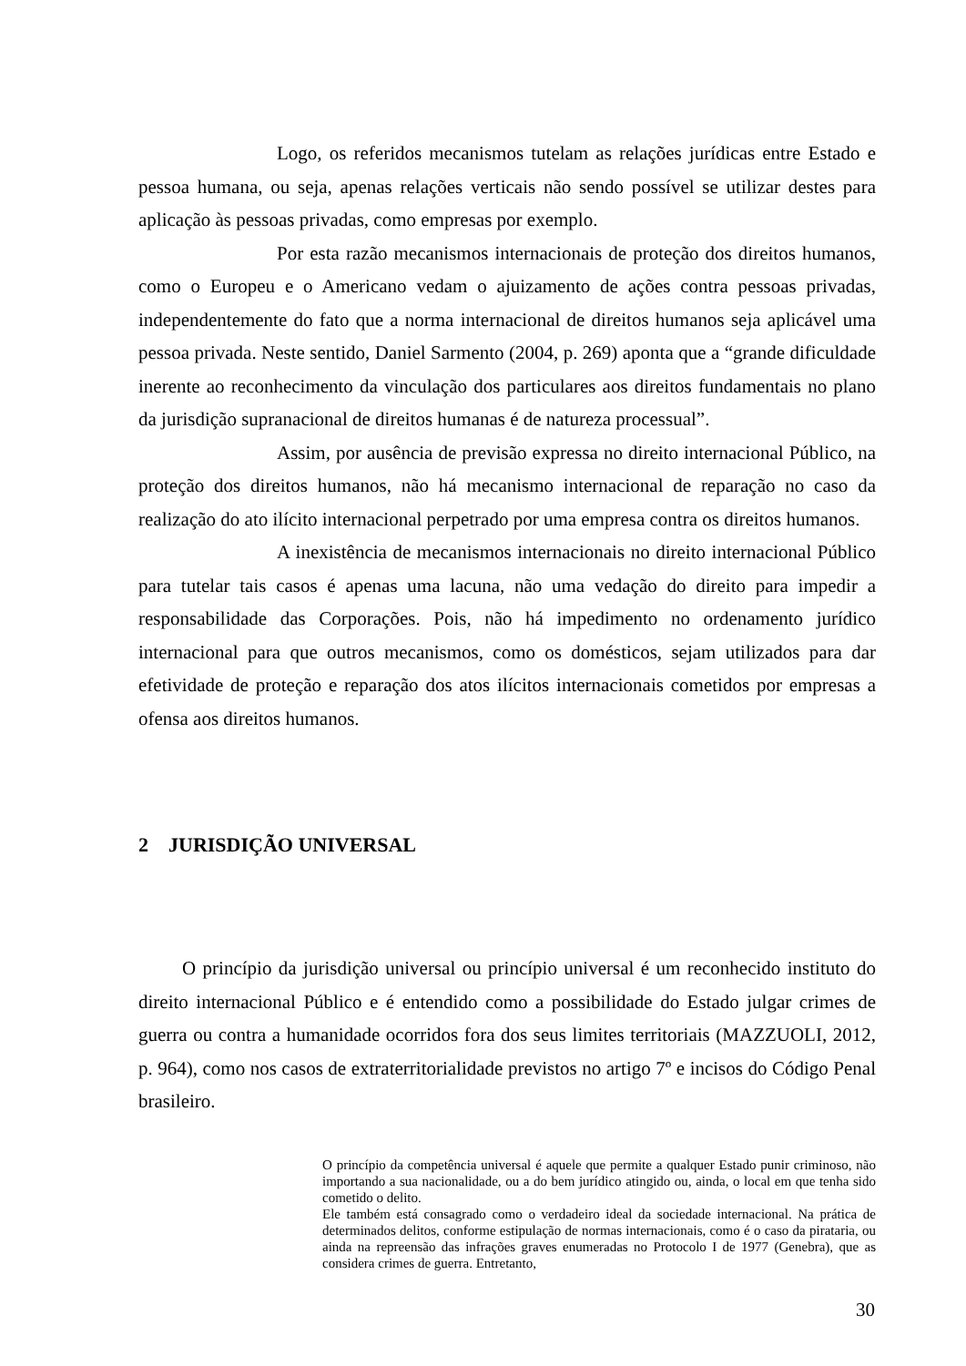Logo, os referidos mecanismos tutelam as relações jurídicas entre Estado e pessoa humana, ou seja, apenas relações verticais não sendo possível se utilizar destes para aplicação às pessoas privadas, como empresas por exemplo.
Por esta razão mecanismos internacionais de proteção dos direitos humanos, como o Europeu e o Americano vedam o ajuizamento de ações contra pessoas privadas, independentemente do fato que a norma internacional de direitos humanos seja aplicável uma pessoa privada. Neste sentido, Daniel Sarmento (2004, p. 269) aponta que a “grande dificuldade inerente ao reconhecimento da vinculação dos particulares aos direitos fundamentais no plano da jurisdição supranacional de direitos humanas é de natureza processual”.
Assim, por ausência de previsão expressa no direito internacional Público, na proteção dos direitos humanos, não há mecanismo internacional de reparação no caso da realização do ato ilícito internacional perpetrado por uma empresa contra os direitos humanos.
A inexistência de mecanismos internacionais no direito internacional Público para tutelar tais casos é apenas uma lacuna, não uma vedação do direito para impedir a responsabilidade das Corporações. Pois, não há impedimento no ordenamento jurídico internacional para que outros mecanismos, como os domésticos, sejam utilizados para dar efetividade de proteção e reparação dos atos ilícitos internacionais cometidos por empresas a ofensa aos direitos humanos.
2 JURISDIÇÃO UNIVERSAL
O princípio da jurisdição universal ou princípio universal é um reconhecido instituto do direito internacional Público e é entendido como a possibilidade do Estado julgar crimes de guerra ou contra a humanidade ocorridos fora dos seus limites territoriais (MAZZUOLI, 2012, p. 964), como nos casos de extraterritorialidade previstos no artigo 7º e incisos do Código Penal brasileiro.
O princípio da competência universal é aquele que permite a qualquer Estado punir criminoso, não importando a sua nacionalidade, ou a do bem jurídico atingido ou, ainda, o local em que tenha sido cometido o delito.
Ele também está consagrado como o verdadeiro ideal da sociedade internacional. Na prática de determinados delitos, conforme estipulação de normas internacionais, como é o caso da pirataria, ou ainda na repreensão das infrações graves enumeradas no Protocolo I de 1977 (Genebra), que as considera crimes de guerra. Entretanto,
30